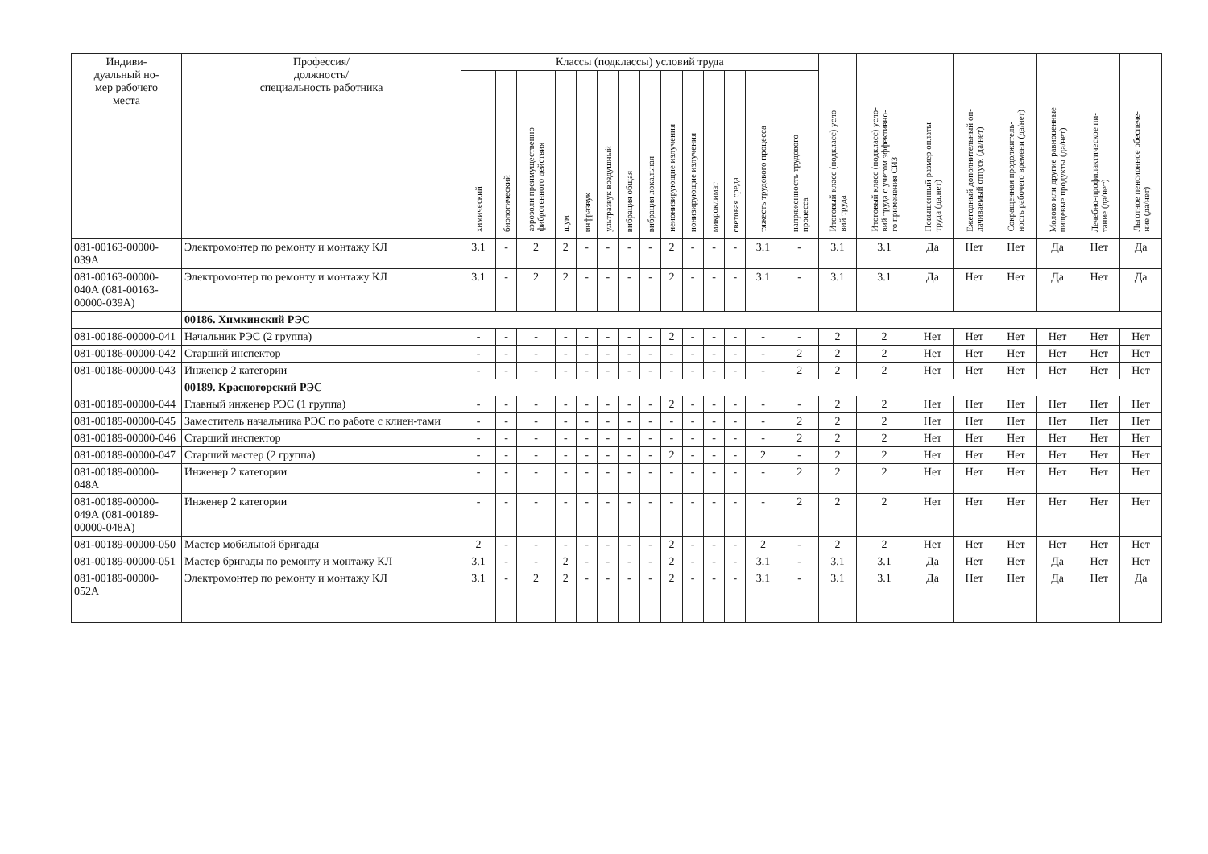| Индиви- дуальный но- мер рабочего места | Профессия/ должность/ специальность работника | Классы (подклассы) условий труда | | | | | | | | | | | | | | Итоговый класс (подкласс) усло- вий труда | Итоговый класс (подкласс) усло- вий труда с учетом эффективно- го применения СИЗ | Повышенный размер оплаты труда (да,нет) | Ежегодный дополнительный оп- лачиваемый отпуск (да/нет) | Сокращенная продолжитель- ность рабочего времени (да/нет) | Молоко или другие равноценные пищевые продукты (да/нет) | Лечебно-профилактическое пи- тание (да/нет) | Льготное пенсионное обеспече- ние (да/нет) |
| --- | --- | --- | --- | --- | --- | --- | --- | --- | --- | --- | --- | --- | --- | --- | --- | --- | --- | --- | --- | --- | --- | --- | --- |
| | | химический | биологический | аэрозоли преимущественно фиброгенного действия | шум | инфразвук | ультразвук воздушный | вибрация общая | вибрация локальная | неионизирующие излучения | ионизирующие излучения | микроклимат | световая среда | тяжесть трудового процесса | напряженность трудового процесса | | | | | | | | |
| 081-00163-00000-039А | Электромонтер по ремонту и монтажу КЛ | 3.1 | - | 2 | 2 | - | - | - | - | 2 | - | - | - | 3.1 | - | 3.1 | 3.1 | Да | Нет | Нет | Да | Нет | Да |
| 081-00163-00000-040А (081-00163-00000-039А) | Электромонтер по ремонту и монтажу КЛ | 3.1 | - | 2 | 2 | - | - | - | - | 2 | - | - | - | 3.1 | - | 3.1 | 3.1 | Да | Нет | Нет | Да | Нет | Да |
| | 00186. Химкинский РЭС | | | | | | | | | | | | | | | | | | | | | | |
| 081-00186-00000-041 | Начальник РЭС (2 группа) | - | - | - | - | - | - | - | - | 2 | - | - | - | - | - | 2 | 2 | Нет | Нет | Нет | Нет | Нет | Нет |
| 081-00186-00000-042 | Старший инспектор | - | - | - | - | - | - | - | - | - | - | - | - | - | 2 | 2 | 2 | Нет | Нет | Нет | Нет | Нет | Нет |
| 081-00186-00000-043 | Инженер 2 категории | - | - | - | - | - | - | - | - | - | - | - | - | - | 2 | 2 | 2 | Нет | Нет | Нет | Нет | Нет | Нет |
| | 00189. Красногорский РЭС | | | | | | | | | | | | | | | | | | | | | | |
| 081-00189-00000-044 | Главный инженер РЭС (1 группа) | - | - | - | - | - | - | - | - | 2 | - | - | - | - | - | 2 | 2 | Нет | Нет | Нет | Нет | Нет | Нет |
| 081-00189-00000-045 | Заместитель начальника РЭС по работе с клиен-тами | - | - | - | - | - | - | - | - | - | - | - | - | - | 2 | 2 | 2 | Нет | Нет | Нет | Нет | Нет | Нет |
| 081-00189-00000-046 | Старший инспектор | - | - | - | - | - | - | - | - | - | - | - | - | - | 2 | 2 | 2 | Нет | Нет | Нет | Нет | Нет | Нет |
| 081-00189-00000-047 | Старший мастер (2 группа) | - | - | - | - | - | - | - | - | 2 | - | - | - | 2 | - | 2 | 2 | Нет | Нет | Нет | Нет | Нет | Нет |
| 081-00189-00000-048А | Инженер 2 категории | - | - | - | - | - | - | - | - | - | - | - | - | - | 2 | 2 | 2 | Нет | Нет | Нет | Нет | Нет | Нет |
| 081-00189-00000-049А (081-00189-00000-048А) | Инженер 2 категории | - | - | - | - | - | - | - | - | - | - | - | - | - | 2 | 2 | 2 | Нет | Нет | Нет | Нет | Нет | Нет |
| 081-00189-00000-050 | Мастер мобильной бригады | 2 | - | - | - | - | - | - | - | 2 | - | - | - | 2 | - | 2 | 2 | Нет | Нет | Нет | Нет | Нет | Нет |
| 081-00189-00000-051 | Мастер бригады по ремонту и монтажу КЛ | 3.1 | - | - | 2 | - | - | - | - | 2 | - | - | - | 3.1 | - | 3.1 | 3.1 | Да | Нет | Нет | Да | Нет | Нет |
| 081-00189-00000-052А | Электромонтер по ремонту и монтажу КЛ | 3.1 | - | 2 | 2 | - | - | - | - | 2 | - | - | - | 3.1 | - | 3.1 | 3.1 | Да | Нет | Нет | Да | Нет | Да |